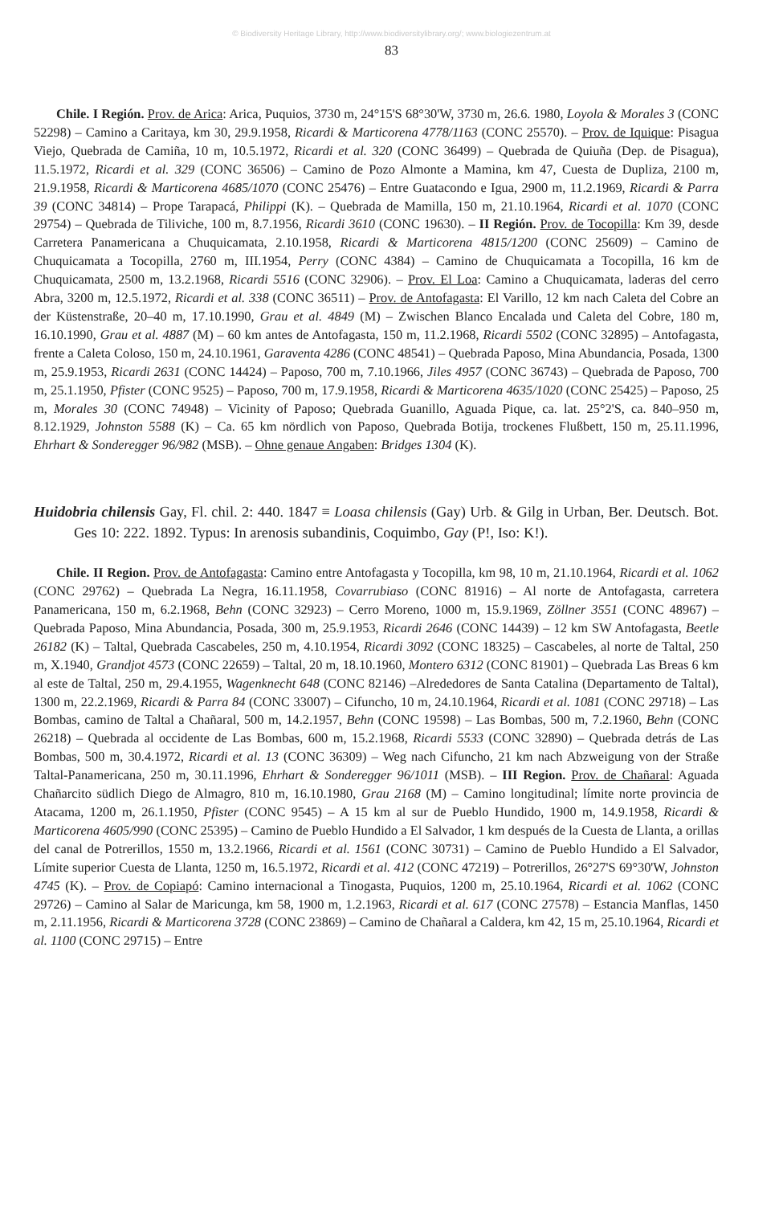© Biodiversity Heritage Library, http://www.biodiversitylibrary.org/; www.biologiezentrum.at
83
Chile. I Región. Prov. de Arica: Arica, Puquios, 3730 m, 24°15'S 68°30'W, 3730 m, 26.6. 1980, Loyola & Morales 3 (CONC 52298) – Camino a Caritaya, km 30, 29.9.1958, Ricardi & Marticorena 4778/1163 (CONC 25570). – Prov. de Iquique: Pisagua Viejo, Quebrada de Camiña, 10 m, 10.5.1972, Ricardi et al. 320 (CONC 36499) – Quebrada de Quiuña (Dep. de Pisagua), 11.5.1972, Ricardi et al. 329 (CONC 36506) – Camino de Pozo Almonte a Mamina, km 47, Cuesta de Dupliza, 2100 m, 21.9.1958, Ricardi & Marticorena 4685/1070 (CONC 25476) – Entre Guatacondo e Igua, 2900 m, 11.2.1969, Ricardi & Parra 39 (CONC 34814) – Prope Tarapacá, Philippi (K). – Quebrada de Mamilla, 150 m, 21.10.1964, Ricardi et al. 1070 (CONC 29754) – Quebrada de Tiliviche, 100 m, 8.7.1956, Ricardi 3610 (CONC 19630). – II Región. Prov. de Tocopilla: Km 39, desde Carretera Panamericana a Chuquicamata, 2.10.1958, Ricardi & Marticorena 4815/1200 (CONC 25609) – Camino de Chuquicamata a Tocopilla, 2760 m, III.1954, Perry (CONC 4384) – Camino de Chuquicamata a Tocopilla, 16 km de Chuquicamata, 2500 m, 13.2.1968, Ricardi 5516 (CONC 32906). – Prov. El Loa: Camino a Chuquicamata, laderas del cerro Abra, 3200 m, 12.5.1972, Ricardi et al. 338 (CONC 36511) – Prov. de Antofagasta: El Varillo, 12 km nach Caleta del Cobre an der Küstenstraße, 20–40 m, 17.10.1990, Grau et al. 4849 (M) – Zwischen Blanco Encalada und Caleta del Cobre, 180 m, 16.10.1990, Grau et al. 4887 (M) – 60 km antes de Antofagasta, 150 m, 11.2.1968, Ricardi 5502 (CONC 32895) – Antofagasta, frente a Caleta Coloso, 150 m, 24.10.1961, Garaventa 4286 (CONC 48541) – Quebrada Paposo, Mina Abundancia, Posada, 1300 m, 25.9.1953, Ricardi 2631 (CONC 14424) – Paposo, 700 m, 7.10.1966, Jiles 4957 (CONC 36743) – Quebrada de Paposo, 700 m, 25.1.1950, Pfister (CONC 9525) – Paposo, 700 m, 17.9.1958, Ricardi & Marticorena 4635/1020 (CONC 25425) – Paposo, 25 m, Morales 30 (CONC 74948) – Vicinity of Paposo; Quebrada Guanillo, Aguada Pique, ca. lat. 25°2'S, ca. 840–950 m, 8.12.1929, Johnston 5588 (K) – Ca. 65 km nördlich von Paposo, Quebrada Botija, trockenes Flußbett, 150 m, 25.11.1996, Ehrhart & Sonderegger 96/982 (MSB). – Ohne genaue Angaben: Bridges 1304 (K).
Huidobria chilensis Gay, Fl. chil. 2: 440. 1847 ≡ Loasa chilensis (Gay) Urb. & Gilg in Urban, Ber. Deutsch. Bot. Ges 10: 222. 1892. Typus: In arenosis subandinis, Coquimbo, Gay (P!, Iso: K!).
Chile. II Region. Prov. de Antofagasta: Camino entre Antofagasta y Tocopilla, km 98, 10 m, 21.10.1964, Ricardi et al. 1062 (CONC 29762) – Quebrada La Negra, 16.11.1958, Covarrubiaso (CONC 81916) – Al norte de Antofagasta, carretera Panamericana, 150 m, 6.2.1968, Behn (CONC 32923) – Cerro Moreno, 1000 m, 15.9.1969, Zöllner 3551 (CONC 48967) – Quebrada Paposo, Mina Abundancia, Posada, 300 m, 25.9.1953, Ricardi 2646 (CONC 14439) – 12 km SW Antofagasta, Beetle 26182 (K) – Taltal, Quebrada Cascabeles, 250 m, 4.10.1954, Ricardi 3092 (CONC 18325) – Cascabeles, al norte de Taltal, 250 m, X.1940, Grandjot 4573 (CONC 22659) – Taltal, 20 m, 18.10.1960, Montero 6312 (CONC 81901) – Quebrada Las Breas 6 km al este de Taltal, 250 m, 29.4.1955, Wagenknecht 648 (CONC 82146) –Alrededores de Santa Catalina (Departamento de Taltal), 1300 m, 22.2.1969, Ricardi & Parra 84 (CONC 33007) – Cifuncho, 10 m, 24.10.1964, Ricardi et al. 1081 (CONC 29718) – Las Bombas, camino de Taltal a Chañaral, 500 m, 14.2.1957, Behn (CONC 19598) – Las Bombas, 500 m, 7.2.1960, Behn (CONC 26218) – Quebrada al occidente de Las Bombas, 600 m, 15.2.1968, Ricardi 5533 (CONC 32890) – Quebrada detrás de Las Bombas, 500 m, 30.4.1972, Ricardi et al. 13 (CONC 36309) – Weg nach Cifuncho, 21 km nach Abzweigung von der Straße Taltal-Panamericana, 250 m, 30.11.1996, Ehrhart & Sonderegger 96/1011 (MSB). – III Region. Prov. de Chañaral: Aguada Chañarcito südlich Diego de Almagro, 810 m, 16.10.1980, Grau 2168 (M) – Camino longitudinal; límite norte provincia de Atacama, 1200 m, 26.1.1950, Pfister (CONC 9545) – A 15 km al sur de Pueblo Hundido, 1900 m, 14.9.1958, Ricardi & Marticorena 4605/990 (CONC 25395) – Camino de Pueblo Hundido a El Salvador, 1 km después de la Cuesta de Llanta, a orillas del canal de Potrerillos, 1550 m, 13.2.1966, Ricardi et al. 1561 (CONC 30731) – Camino de Pueblo Hundido a El Salvador, Límite superior Cuesta de Llanta, 1250 m, 16.5.1972, Ricardi et al. 412 (CONC 47219) – Potrerillos, 26°27'S 69°30'W, Johnston 4745 (K). – Prov. de Copiapó: Camino internacional a Tinogasta, Puquios, 1200 m, 25.10.1964, Ricardi et al. 1062 (CONC 29726) – Camino al Salar de Maricunga, km 58, 1900 m, 1.2.1963, Ricardi et al. 617 (CONC 27578) – Estancia Manflas, 1450 m, 2.11.1956, Ricardi & Marticorena 3728 (CONC 23869) – Camino de Chañaral a Caldera, km 42, 15 m, 25.10.1964, Ricardi et al. 1100 (CONC 29715) – Entre